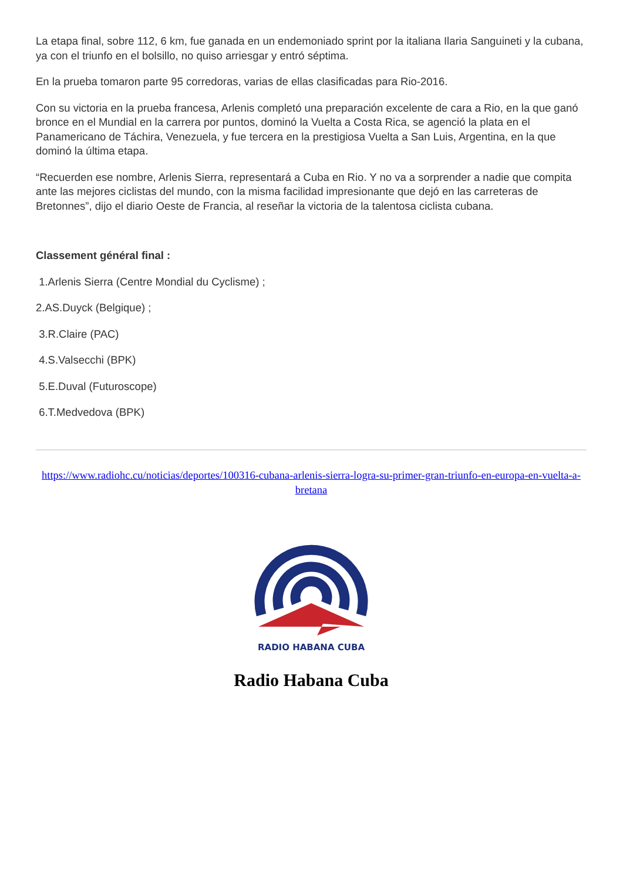La etapa final, sobre 112, 6 km, fue ganada en un endemoniado sprint por la italiana Ilaria Sanguineti y la cubana, ya con el triunfo en el bolsillo, no quiso arriesgar y entró séptima.
En la prueba tomaron parte 95 corredoras, varias de ellas clasificadas para Rio-2016.
Con su victoria en la prueba francesa, Arlenis completó una preparación excelente de cara a Rio, en la que ganó bronce en el Mundial en la carrera por puntos, dominó la Vuelta a Costa Rica, se agenció la plata en el Panamericano de Táchira, Venezuela, y fue tercera en la prestigiosa Vuelta a San Luis, Argentina, en la que dominó la última etapa.
“Recuerden ese nombre, Arlenis Sierra, representará a Cuba en Rio. Y no va a sorprender a nadie que compita ante las mejores ciclistas del mundo, con la misma facilidad impresionante que dejó en las carreteras de Bretonnes”, dijo el diario Oeste de Francia, al reseñar la victoria de la talentosa ciclista cubana.
Classement général final :
1.Arlenis Sierra (Centre Mondial du Cyclisme) ;
2.AS.Duyck (Belgique) ;
3.R.Claire (PAC)
4.S.Valsecchi (BPK)
5.E.Duval (Futuroscope)
6.T.Medvedova (BPK)
https://www.radiohc.cu/noticias/deportes/100316-cubana-arlenis-sierra-logra-su-primer-gran-triunfo-en-europa-en-vuelta-a-bretana
RADIO HABANA CUBA
Radio Habana Cuba